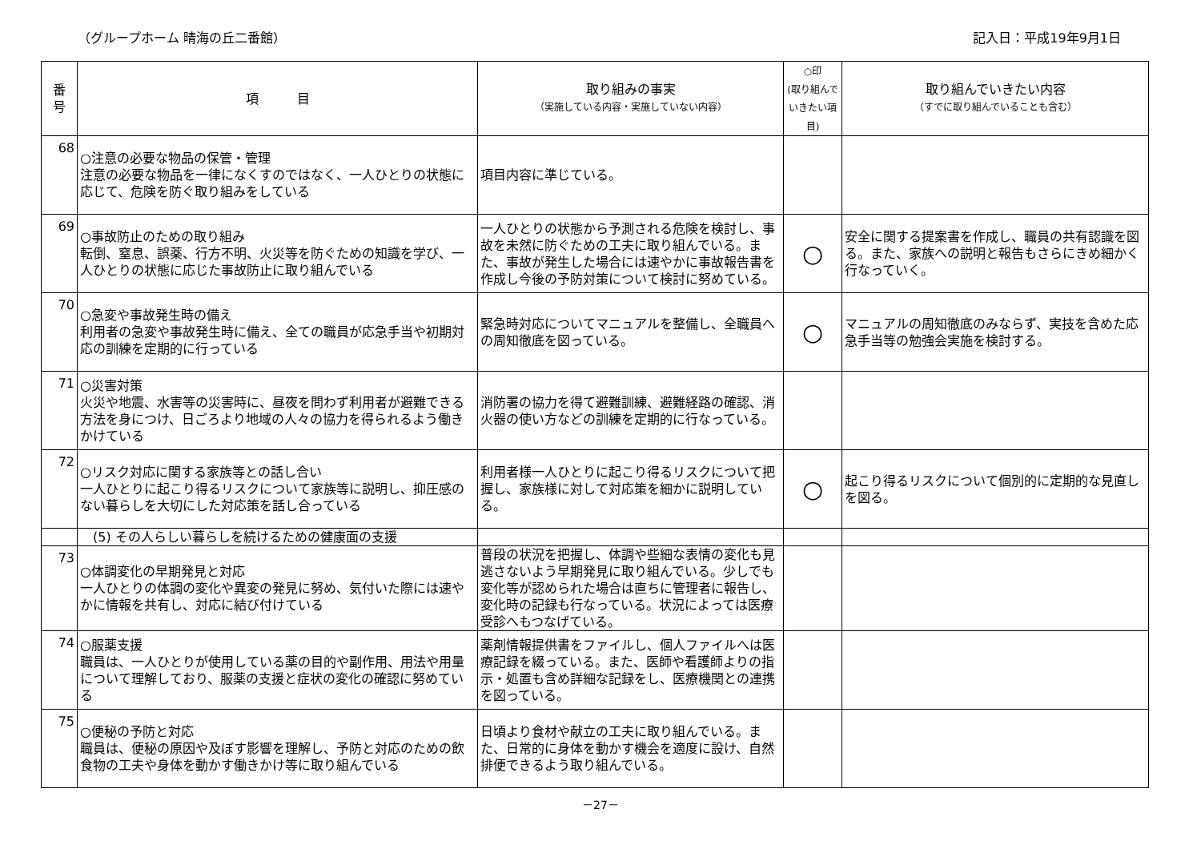（グループホーム 晴海の丘二番館） 記入日：平成19年9月1日
| 番 号 | 項 目 | 取り組みの事実 （実施している内容・実施していない内容） | ○印 (取り組んでいきたい項目) | 取り組んでいきたい内容 （すでに取り組んでいることも含む） |
| --- | --- | --- | --- | --- |
| 68 | ○注意の必要な物品の保管・管理 注意の必要な物品を一律になくすのではなく、一人ひとりの状態に応じて、危険を防ぐ取り組みをしている | 項目内容に準じている。 | | |
| 69 | ○事故防止のための取り組み 転倒、窒息、誤薬、行方不明、火災等を防ぐための知識を学び、一人ひとりの状態に応じた事故防止に取り組んでいる | 一人ひとりの状態から予測される危険を検討し、事故を未然に防ぐための工夫に取り組んでいる。また、事故が発生した場合には速やかに事故報告書を作成し今後の予防対策について検討に努めている。 | ○ | 安全に関する提案書を作成し、職員の共有認識を図る。また、家族への説明と報告もさらにきめ細かく行なっていく。 |
| 70 | ○急変や事故発生時の備え 利用者の急変や事故発生時に備え、全ての職員が応急手当や初期対応の訓練を定期的に行っている | 緊急時対応についてマニュアルを整備し、全職員への周知徹底を図っている。 | ○ | マニュアルの周知徹底のみならず、実技を含めた応急手当等の勉強会実施を検討する。 |
| 71 | ○災害対策 火災や地震、水害等の災害時に、昼夜を問わず利用者が避難できる方法を身につけ、日ごろより地域の人々の協力を得られるよう働きかけている | 消防署の協力を得て避難訓練、避難経路の確認、消火器の使い方などの訓練を定期的に行なっている。 | | |
| 72 | ○リスク対応に関する家族等との話し合い 一人ひとりに起こり得るリスクについて家族等に説明し、抑圧感のない暮らしを大切にした対応策を話し合っている | 利用者様一人ひとりに起こり得るリスクについて把握し、家族様に対して対応策を細かに説明している。 | ○ | 起こり得るリスクについて個別的に定期的な見直しを図る。 |
| | (5) その人らしい暮らしを続けるための健康面の支援 | | | |
| 73 | ○体調変化の早期発見と対応 一人ひとりの体調の変化や異変の発見に努め、気付いた際には速やかに情報を共有し、対応に結び付けている | 普段の状況を把握し、体調や些細な表情の変化も見逃さないよう早期発見に取り組んでいる。少しでも変化等が認められた場合は直ちに管理者に報告し、変化時の記録も行なっている。状況によっては医療受診へもつなげている。 | | |
| 74 | ○服薬支援 職員は、一人ひとりが使用している薬の目的や副作用、用法や用量について理解しており、服薬の支援と症状の変化の確認に努めている | 薬剤情報提供書をファイルし、個人ファイルへは医療記録を綴っている。また、医師や看護師よりの指示・処置も含め詳細な記録をし、医療機関との連携を図っている。 | | |
| 75 | ○便秘の予防と対応 職員は、便秘の原因や及ぼす影響を理解し、予防と対応のための飲食物の工夫や身体を動かす働きかけ等に取り組んでいる | 日頃より食材や献立の工夫に取り組んでいる。また、日常的に身体を動かす機会を適度に設け、自然排便できるよう取り組んでいる。 | | |
－27－